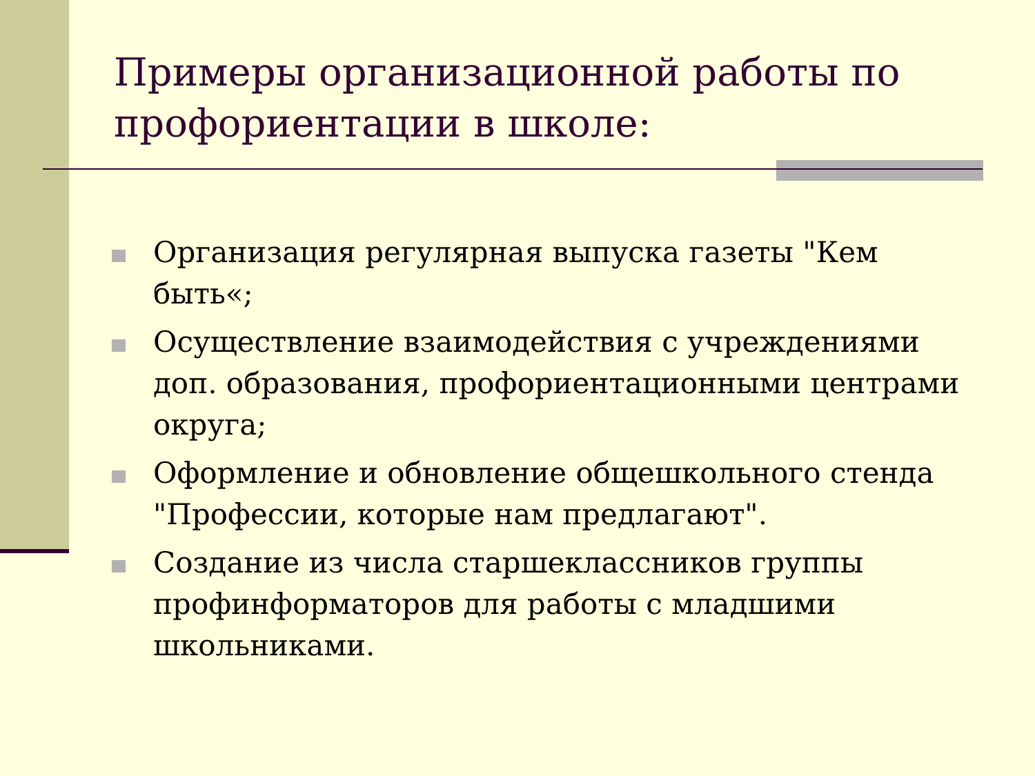Примеры организационной работы по профориентации в школе:
Организация регулярная выпуска газеты "Кем быть«;
Осуществление взаимодействия с учреждениями доп. образования, профориентационными центрами округа;
Оформление и обновление общешкольного стенда "Профессии, которые нам предлагают".
Создание из числа старшеклассников группы профинформаторов для работы с младшими школьниками.